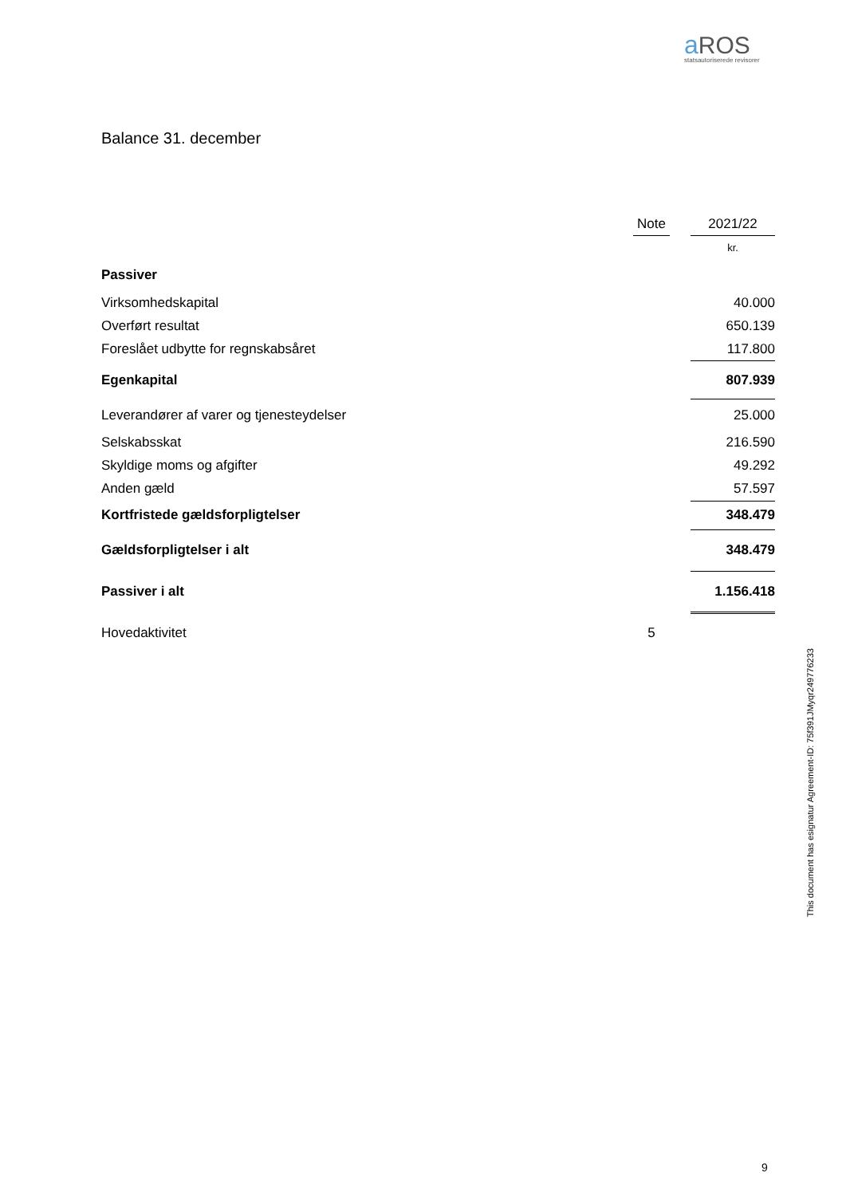aROS
statsautoriserede revisorer
Balance 31. december
| | Note | | 2021/22 |
| | | | kr. |
| Passiver | | | |
| Virksomhedskapital | | | 40.000 |
| Overført resultat | | | 650.139 |
| Foreslået udbytte for regnskabsåret | | | 117.800 |
| Egenkapital | | | 807.939 |
| Leverandører af varer og tjenesteydelser | | | 25.000 |
| Selskabsskat | | | 216.590 |
| Skyldige moms og afgifter | | | 49.292 |
| Anden gæld | | | 57.597 |
| Kortfristede gældsforpligtelser | | | 348.479 |
| Gældsforpligtelser i alt | | | 348.479 |
| Passiver i alt | | | 1.156.418 |
| Hovedaktivitet | 5 | | |
This document has esignatur Agreement-ID: 75f391JMyqr249776233
9